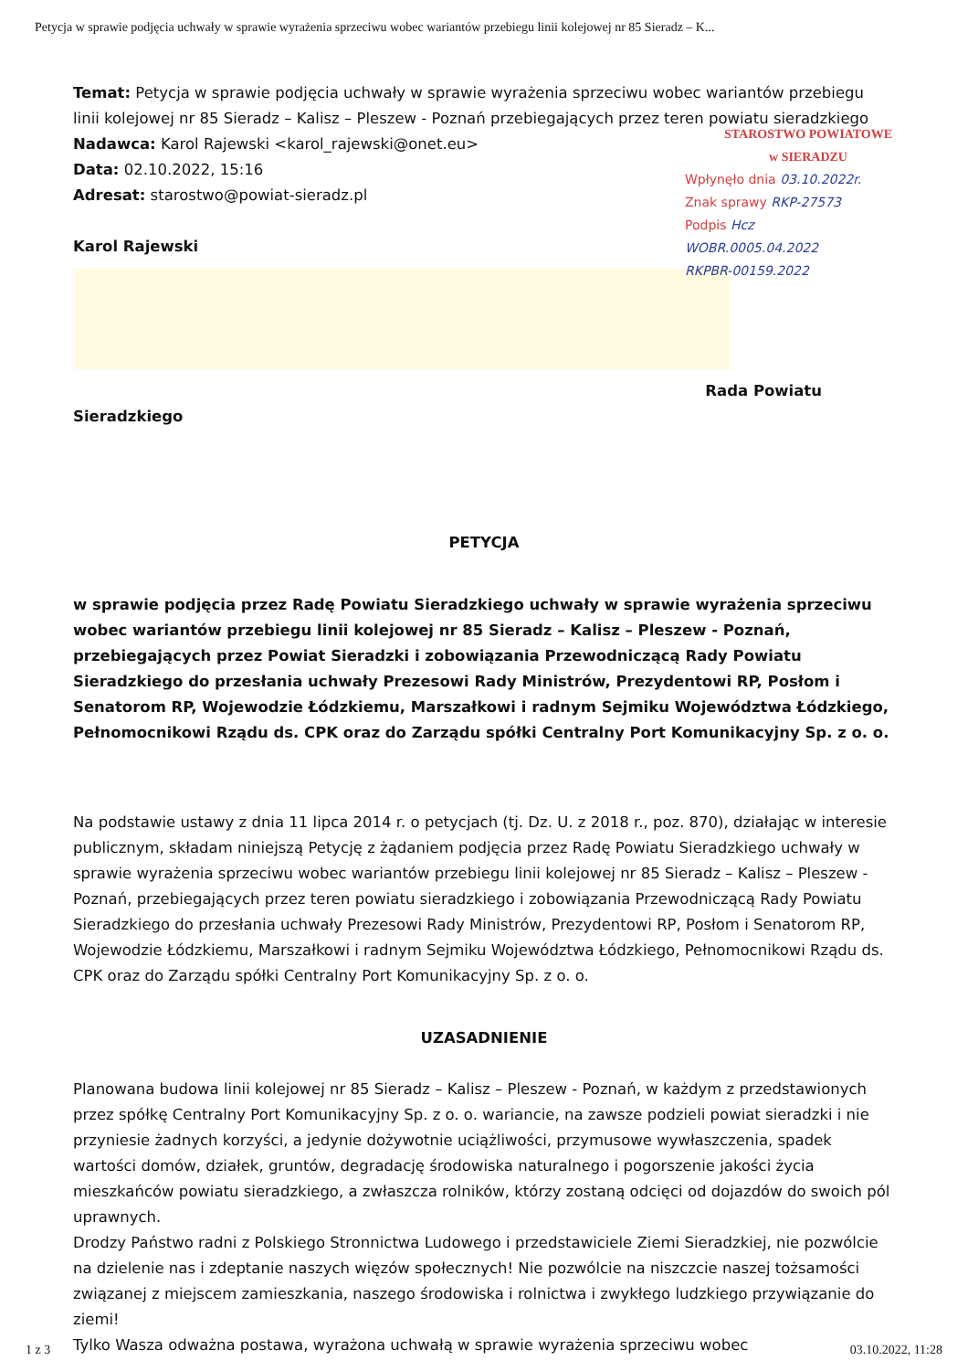Petycja w sprawie podjęcia uchwały w sprawie wyrażenia sprzeciwu wobec wariantów przebiegu linii kolejowej nr 85 Sieradz – K...
Temat: Petycja w sprawie podjęcia uchwały w sprawie wyrażenia sprzeciwu wobec wariantów przebiegu linii kolejowej nr 85 Sieradz – Kalisz – Pleszew - Poznań przebiegających przez teren powiatu sieradzkiego
STAROSTWO POWIATOWE
w SIERADZU
Wpłynęło dnia 03.10.2022r.
Znak sprawy RKP-27573
Podpis Hcz
WOBR.0005.04.2022
RKPBR-00159.2022
Nadawca: Karol Rajewski <karol_rajewski@onet.eu>
Data: 02.10.2022, 15:16
Adresat: starostwo@powiat-sieradz.pl
Karol Rajewski
Rada Powiatu
Sieradzkiego
PETYCJA
w sprawie podjęcia przez Radę Powiatu Sieradzkiego uchwały w sprawie wyrażenia sprzeciwu wobec wariantów przebiegu linii kolejowej nr 85 Sieradz – Kalisz – Pleszew - Poznań, przebiegających przez Powiat Sieradzki i zobowiązania Przewodniczącą Rady Powiatu Sieradzkiego do przesłania uchwały Prezesowi Rady Ministrów, Prezydentowi RP, Posłom i Senatorom RP, Wojewodzie Łódzkiemu, Marszałkowi i radnym Sejmiku Województwa Łódzkiego, Pełnomocnikowi Rządu ds. CPK oraz do Zarządu spółki Centralny Port Komunikacyjny Sp. z o. o.
Na podstawie ustawy z dnia 11 lipca 2014 r. o petycjach (tj. Dz. U. z 2018 r., poz. 870), działając w interesie publicznym, składam niniejszą Petycję z żądaniem podjęcia przez Radę Powiatu Sieradzkiego uchwały w sprawie wyrażenia sprzeciwu wobec wariantów przebiegu linii kolejowej nr 85 Sieradz – Kalisz – Pleszew - Poznań, przebiegających przez teren powiatu sieradzkiego i zobowiązania Przewodniczącą Rady Powiatu Sieradzkiego do przesłania uchwały Prezesowi Rady Ministrów, Prezydentowi RP, Posłom i Senatorom RP, Wojewodzie Łódzkiemu, Marszałkowi i radnym Sejmiku Województwa Łódzkiego, Pełnomocnikowi Rządu ds. CPK oraz do Zarządu spółki Centralny Port Komunikacyjny Sp. z o. o.
UZASADNIENIE
Planowana budowa linii kolejowej nr 85 Sieradz – Kalisz – Pleszew - Poznań, w każdym z przedstawionych przez spółkę Centralny Port Komunikacyjny Sp. z o. o. wariancie, na zawsze podzieli powiat sieradzki i nie przyniesie żadnych korzyści, a jedynie dożywotnie uciążliwości, przymusowe wywłaszczenia, spadek wartości domów, działek, gruntów, degradację środowiska naturalnego i pogorszenie jakości życia mieszkańców powiatu sieradzkiego, a zwłaszcza rolników, którzy zostaną odcięci od dojazdów do swoich pól uprawnych.
Drodzy Państwo radni z Polskiego Stronnictwa Ludowego i przedstawiciele Ziemi Sieradzkiej, nie pozwólcie na dzielenie nas i zdeptanie naszych więzów społecznych! Nie pozwólcie na niszczcie naszej tożsamości związanej z miejscem zamieszkania, naszego środowiska i rolnictwa i zwykłego ludzkiego przywiązanie do ziemi!
Tylko Wasza odważna postawa, wyrażona uchwałą w sprawie wyrażenia sprzeciwu wobec
1 z 3 03.10.2022, 11:28